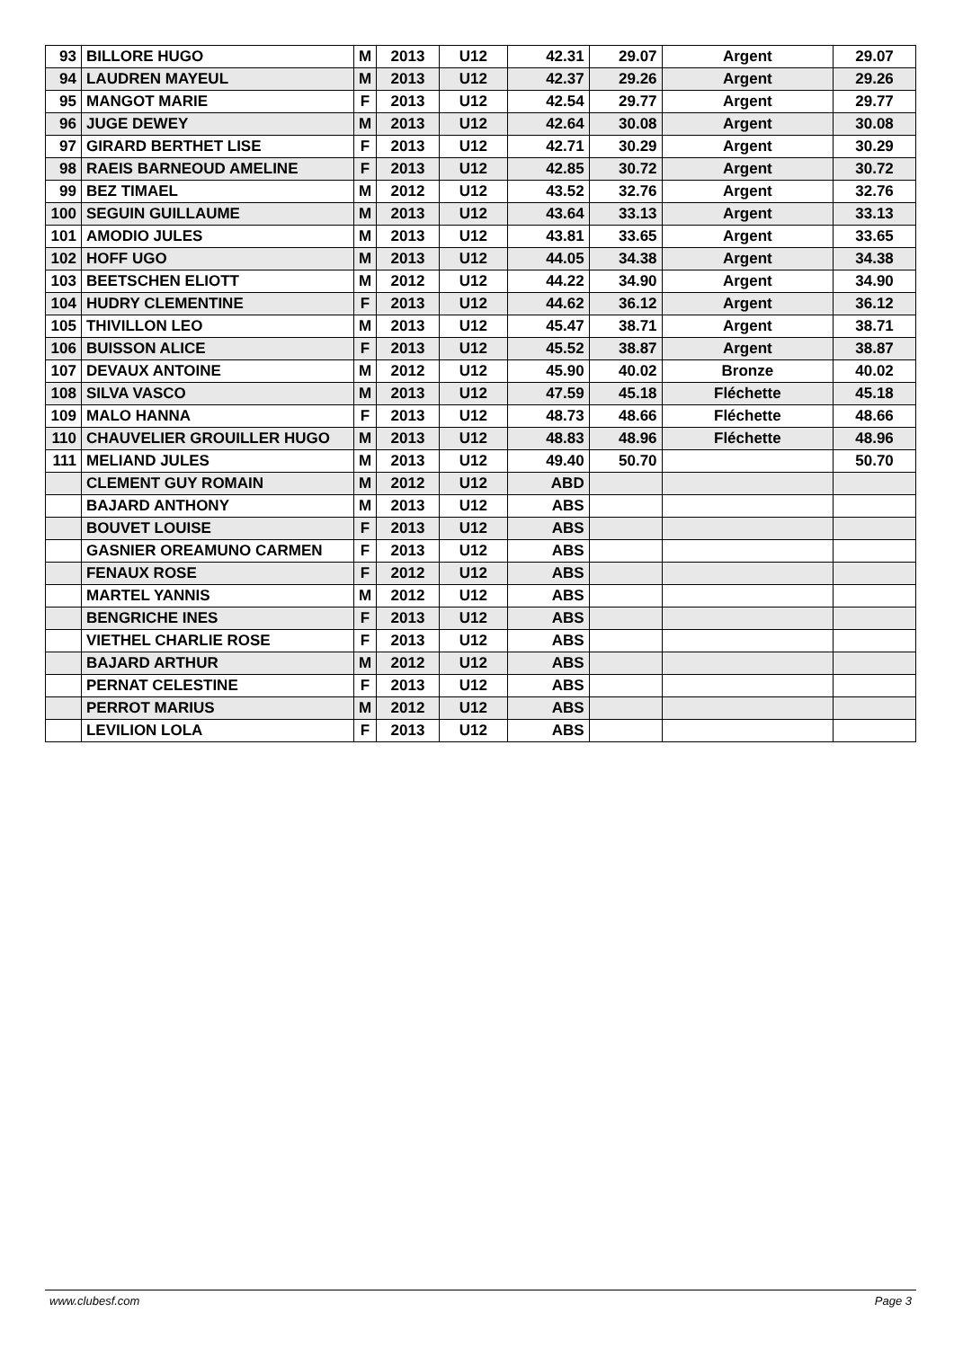| 93 | BILLORE HUGO | M | 2013 | U12 | 42.31 | 29.07 | Argent | 29.07 |
| 94 | LAUDREN MAYEUL | M | 2013 | U12 | 42.37 | 29.26 | Argent | 29.26 |
| 95 | MANGOT MARIE | F | 2013 | U12 | 42.54 | 29.77 | Argent | 29.77 |
| 96 | JUGE DEWEY | M | 2013 | U12 | 42.64 | 30.08 | Argent | 30.08 |
| 97 | GIRARD BERTHET LISE | F | 2013 | U12 | 42.71 | 30.29 | Argent | 30.29 |
| 98 | RAEIS BARNEOUD AMELINE | F | 2013 | U12 | 42.85 | 30.72 | Argent | 30.72 |
| 99 | BEZ TIMAEL | M | 2012 | U12 | 43.52 | 32.76 | Argent | 32.76 |
| 100 | SEGUIN GUILLAUME | M | 2013 | U12 | 43.64 | 33.13 | Argent | 33.13 |
| 101 | AMODIO JULES | M | 2013 | U12 | 43.81 | 33.65 | Argent | 33.65 |
| 102 | HOFF UGO | M | 2013 | U12 | 44.05 | 34.38 | Argent | 34.38 |
| 103 | BEETSCHEN ELIOTT | M | 2012 | U12 | 44.22 | 34.90 | Argent | 34.90 |
| 104 | HUDRY CLEMENTINE | F | 2013 | U12 | 44.62 | 36.12 | Argent | 36.12 |
| 105 | THIVILLON LEO | M | 2013 | U12 | 45.47 | 38.71 | Argent | 38.71 |
| 106 | BUISSON ALICE | F | 2013 | U12 | 45.52 | 38.87 | Argent | 38.87 |
| 107 | DEVAUX ANTOINE | M | 2012 | U12 | 45.90 | 40.02 | Bronze | 40.02 |
| 108 | SILVA VASCO | M | 2013 | U12 | 47.59 | 45.18 | Fléchette | 45.18 |
| 109 | MALO HANNA | F | 2013 | U12 | 48.73 | 48.66 | Fléchette | 48.66 |
| 110 | CHAUVELIER GROUILLER HUGO | M | 2013 | U12 | 48.83 | 48.96 | Fléchette | 48.96 |
| 111 | MELIAND JULES | M | 2013 | U12 | 49.40 | 50.70 | | 50.70 |
| | CLEMENT GUY ROMAIN | M | 2012 | U12 | ABD | | | |
| | BAJARD ANTHONY | M | 2013 | U12 | ABS | | | |
| | BOUVET LOUISE | F | 2013 | U12 | ABS | | | |
| | GASNIER OREAMUNO CARMEN | F | 2013 | U12 | ABS | | | |
| | FENAUX ROSE | F | 2012 | U12 | ABS | | | |
| | MARTEL YANNIS | M | 2012 | U12 | ABS | | | |
| | BENGRICHE INES | F | 2013 | U12 | ABS | | | |
| | VIETHEL CHARLIE ROSE | F | 2013 | U12 | ABS | | | |
| | BAJARD ARTHUR | M | 2012 | U12 | ABS | | | |
| | PERNAT CELESTINE | F | 2013 | U12 | ABS | | | |
| | PERROT MARIUS | M | 2012 | U12 | ABS | | | |
| | LEVILION LOLA | F | 2013 | U12 | ABS | | | |
www.clubesf.com Page 3